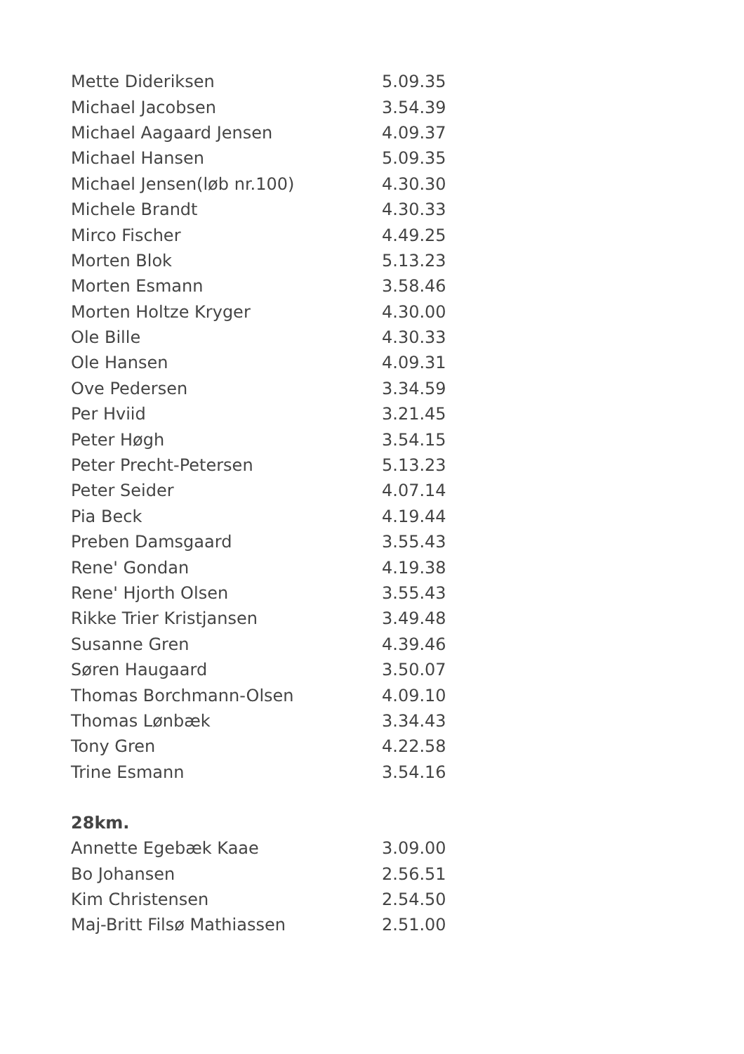| Mette Dideriksen | 5.09.35 |
| Michael Jacobsen | 3.54.39 |
| Michael Aagaard Jensen | 4.09.37 |
| Michael Hansen | 5.09.35 |
| Michael Jensen(løb nr.100) | 4.30.30 |
| Michele Brandt | 4.30.33 |
| Mirco Fischer | 4.49.25 |
| Morten Blok | 5.13.23 |
| Morten Esmann | 3.58.46 |
| Morten Holtze Kryger | 4.30.00 |
| Ole Bille | 4.30.33 |
| Ole Hansen | 4.09.31 |
| Ove Pedersen | 3.34.59 |
| Per Hviid | 3.21.45 |
| Peter Høgh | 3.54.15 |
| Peter Precht-Petersen | 5.13.23 |
| Peter Seider | 4.07.14 |
| Pia Beck | 4.19.44 |
| Preben Damsgaard | 3.55.43 |
| Rene' Gondan | 4.19.38 |
| Rene' Hjorth Olsen | 3.55.43 |
| Rikke Trier Kristjansen | 3.49.48 |
| Susanne Gren | 4.39.46 |
| Søren Haugaard | 3.50.07 |
| Thomas Borchmann-Olsen | 4.09.10 |
| Thomas Lønbæk | 3.34.43 |
| Tony Gren | 4.22.58 |
| Trine Esmann | 3.54.16 |
28km.
| Annette Egebæk Kaae | 3.09.00 |
| Bo Johansen | 2.56.51 |
| Kim Christensen | 2.54.50 |
| Maj-Britt Filsø Mathiassen | 2.51.00 |